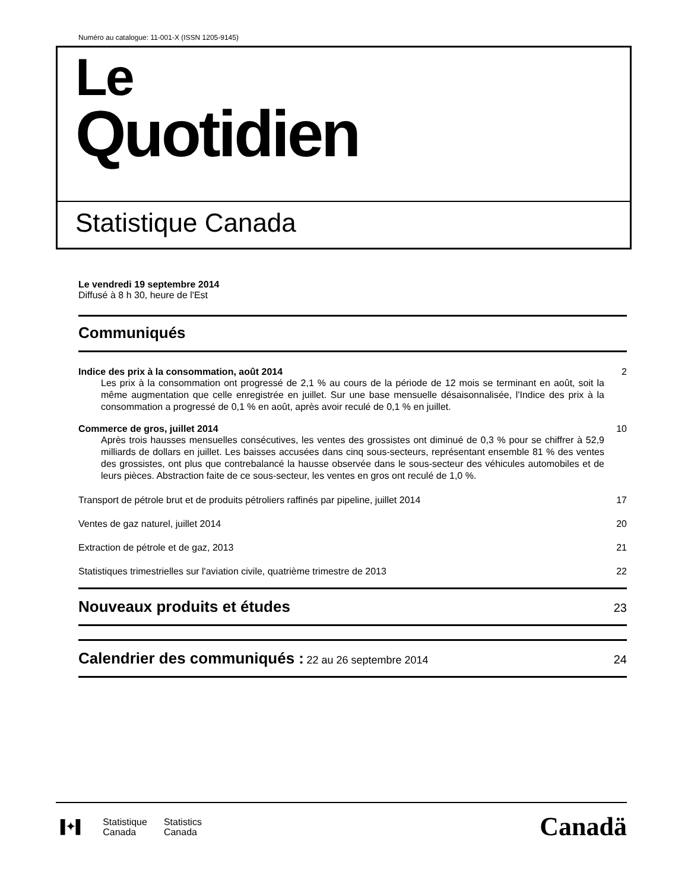Numéro au catalogue: 11-001-X (ISSN 1205-9145)
Le
Quotidien
Statistique Canada
Le vendredi 19 septembre 2014
Diffusé à 8 h 30, heure de l'Est
Communiqués
Indice des prix à la consommation, août 2014 2
Les prix à la consommation ont progressé de 2,1 % au cours de la période de 12 mois se terminant en août, soit la même augmentation que celle enregistrée en juillet. Sur une base mensuelle désaisonnalisée, l'Indice des prix à la consommation a progressé de 0,1 % en août, après avoir reculé de 0,1 % en juillet.
Commerce de gros, juillet 2014 10
Après trois hausses mensuelles consécutives, les ventes des grossistes ont diminué de 0,3 % pour se chiffrer à 52,9 milliards de dollars en juillet. Les baisses accusées dans cinq sous-secteurs, représentant ensemble 81 % des ventes des grossistes, ont plus que contrebalancé la hausse observée dans le sous-secteur des véhicules automobiles et de leurs pièces. Abstraction faite de ce sous-secteur, les ventes en gros ont reculé de 1,0 %.
Transport de pétrole brut et de produits pétroliers raffinés par pipeline, juillet 2014 17
Ventes de gaz naturel, juillet 2014 20
Extraction de pétrole et de gaz, 2013 21
Statistiques trimestrielles sur l'aviation civile, quatrième trimestre de 2013 22
Nouveaux produits et études 23
Calendrier des communiqués : 22 au 26 septembre 2014 24
▐✦▌
Statistique
Canada
Statistics
Canada
Canadä